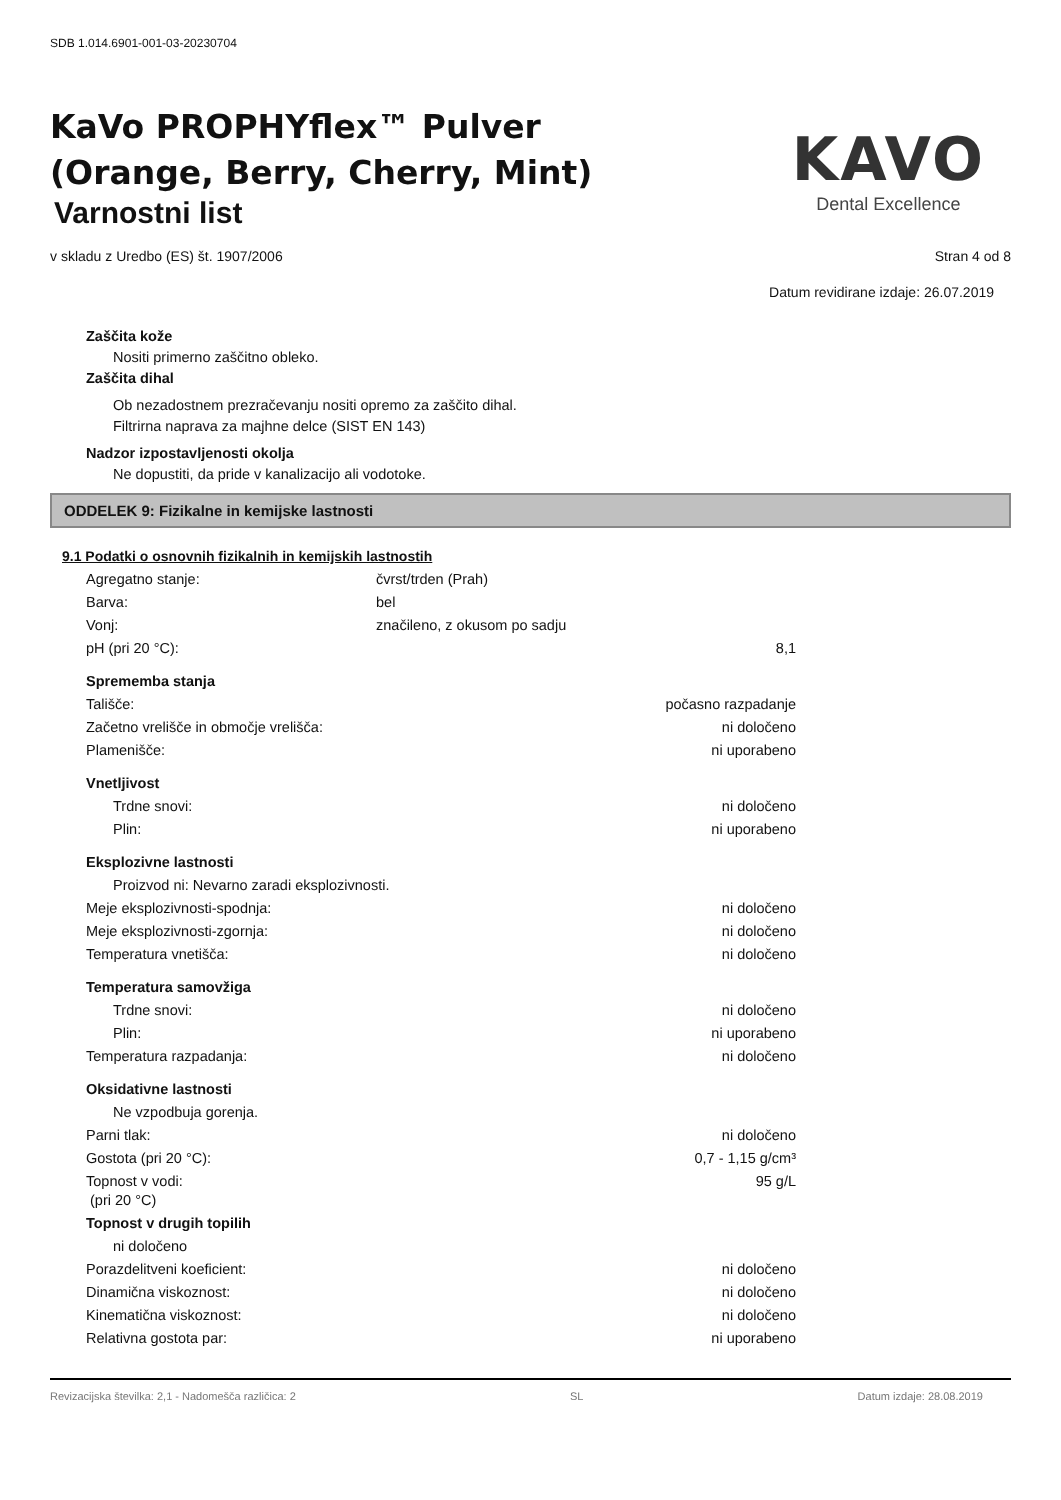SDB 1.014.6901-001-03-20230704
KaVo PROPHYflex™ Pulver
(Orange, Berry, Cherry, Mint)
Varnostni list
KAVO
Dental Excellence
v skladu z Uredbo (ES) št. 1907/2006 Stran 4 od 8
Datum revidirane izdaje: 26.07.2019
Zaščita kože
Nositi primerno zaščitno obleko.
Zaščita dihal
Ob nezadostnem prezračevanju nositi opremo za zaščito dihal.
Filtrirna naprava za majhne delce (SIST EN 143)
Nadzor izpostavljenosti okolja
Ne dopustiti, da pride v kanalizacijo ali vodotoke.
ODDELEK 9: Fizikalne in kemijske lastnosti
9.1 Podatki o osnovnih fizikalnih in kemijskih lastnostih
| Agregatno stanje: | čvrst/trden (Prah) | |
| Barva: | bel | |
| Vonj: | značileno, z okusom po sadju | |
| pH (pri 20 °C): | | 8,1 |
| Sprememba stanja | | |
| Tališče: | | počasno razpadanje |
| Začetno vrelišče in območje vrelišča: | | ni določeno |
| Plamenišče: | | ni uporabeno |
| Vnetljivost | | |
| Trdne snovi: | | ni določeno |
| Plin: | | ni uporabeno |
| Eksplozivne lastnosti | | |
| Proizvod ni: Nevarno zaradi eksplozivnosti. | | |
| Meje eksplozivnosti-spodnja: | | ni določeno |
| Meje eksplozivnosti-zgornja: | | ni določeno |
| Temperatura vnetišča: | | ni določeno |
| Temperatura samovžiga | | |
| Trdne snovi: | | ni določeno |
| Plin: | | ni uporabeno |
| Temperatura razpadanja: | | ni določeno |
| Oksidativne lastnosti | | |
| Ne vzpodbuja gorenja. | | |
| Parni tlak: | | ni določeno |
| Gostota (pri 20 °C): | | 0,7 - 1,15 g/cm³ |
| Topnost v vodi: (pri 20 °C) | | 95 g/L |
| Topnost v drugih topilih | | |
| ni določeno | | |
| Porazdelitveni koeficient: | | ni določeno |
| Dinamična viskoznost: | | ni določeno |
| Kinematična viskoznost: | | ni določeno |
| Relativna gostota par: | | ni uporabeno |
Revizacijska številka: 2,1 - Nadomešča različica: 2 SL Datum izdaje: 28.08.2019